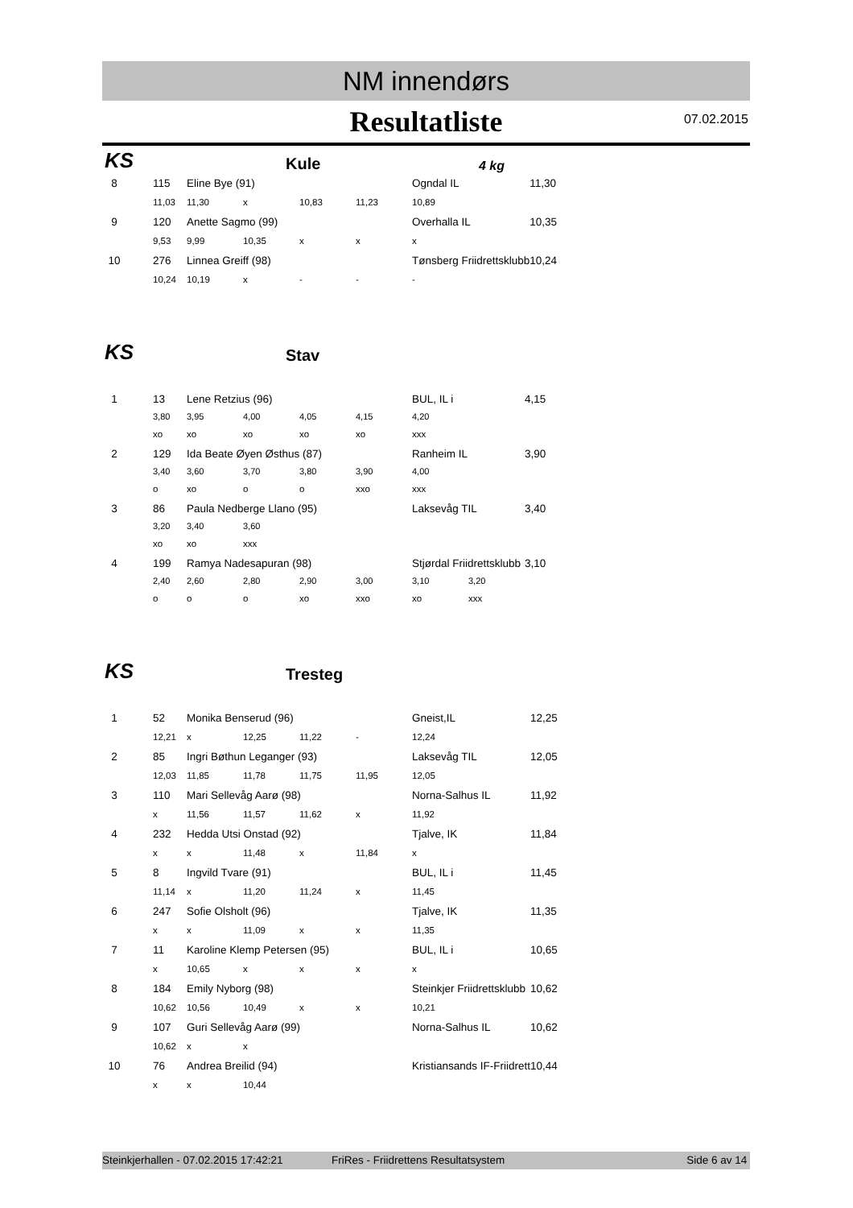NM innendørs
Resultatliste
07.02.2015
KS Kule 4 kg
| 8 | 115 | Eline Bye (91) | | | | Ogndal IL | | 11,30 |
| | 11,03 | 11,30 | x | 10,83 | 11,23 | 10,89 | | |
| 9 | 120 | Anette Sagmo (99) | | | | Overhalla IL | | 10,35 |
| | 9,53 | 9,99 | 10,35 | x | x | x | | |
| 10 | 276 | Linnea Greiff (98) | | | | Tønsberg Friidrettsklubb | | 10,24 |
| | 10,24 | 10,19 | x | - | - | - | | |
KS Stav
| 1 | 13 | Lene Retzius (96) | | | | BUL, IL i | | 4,15 |
| | 3,80 | 3,95 | 4,00 | 4,05 | 4,15 | 4,20 | | |
| | xo | xo | xo | xo | xo | xxx | | |
| 2 | 129 | Ida Beate Øyen Østhus (87) | | | | Ranheim IL | | 3,90 |
| | 3,40 | 3,60 | 3,70 | 3,80 | 3,90 | 4,00 | | |
| | o | xo | o | o | xxo | xxx | | |
| 3 | 86 | Paula Nedberge Llano (95) | | | | Laksevåg TIL | | 3,40 |
| | 3,20 | 3,40 | 3,60 | | | | | |
| | xo | xo | xxx | | | | | |
| 4 | 199 | Ramya Nadesapuran (98) | | | | Stjørdal Friidrettsklubb | | 3,10 |
| | 2,40 | 2,60 | 2,80 | 2,90 | 3,00 | 3,10 | 3,20 | |
| | o | o | o | xo | xxo | xo | xxx | |
KS Tresteg
| 1 | 52 | Monika Benserud (96) | | | | Gneist,IL | | 12,25 |
| | 12,21 | x | 12,25 | 11,22 | - | 12,24 | | |
| 2 | 85 | Ingri Bøthun Leganger (93) | | | | Laksevåg TIL | | 12,05 |
| | 12,03 | 11,85 | 11,78 | 11,75 | 11,95 | 12,05 | | |
| 3 | 110 | Mari Sellevåg Aarø (98) | | | | Norna-Salhus IL | | 11,92 |
| | x | 11,56 | 11,57 | 11,62 | x | 11,92 | | |
| 4 | 232 | Hedda Utsi Onstad (92) | | | | Tjalve, IK | | 11,84 |
| | x | x | 11,48 | x | 11,84 | x | | |
| 5 | 8 | Ingvild Tvare (91) | | | | BUL, IL i | | 11,45 |
| | 11,14 | x | 11,20 | 11,24 | x | 11,45 | | |
| 6 | 247 | Sofie Olsholt (96) | | | | Tjalve, IK | | 11,35 |
| | x | x | 11,09 | x | x | 11,35 | | |
| 7 | 11 | Karoline Klemp Petersen (95) | | | | BUL, IL i | | 10,65 |
| | x | 10,65 | x | x | x | x | | |
| 8 | 184 | Emily Nyborg (98) | | | | Steinkjer Friidrettsklubb | | 10,62 |
| | 10,62 | 10,56 | 10,49 | x | x | 10,21 | | |
| 9 | 107 | Guri Sellevåg Aarø (99) | | | | Norna-Salhus IL | | 10,62 |
| | 10,62 | x | x | | | | | |
| 10 | 76 | Andrea Breilid (94) | | | | Kristiansands IF-Friidrett | | 10,44 |
| | x | x | 10,44 | | | | | |
Steinkjerhallen - 07.02.2015 17:42:21 FriRes - Friidrettens Resultatsystem Side 6 av 14